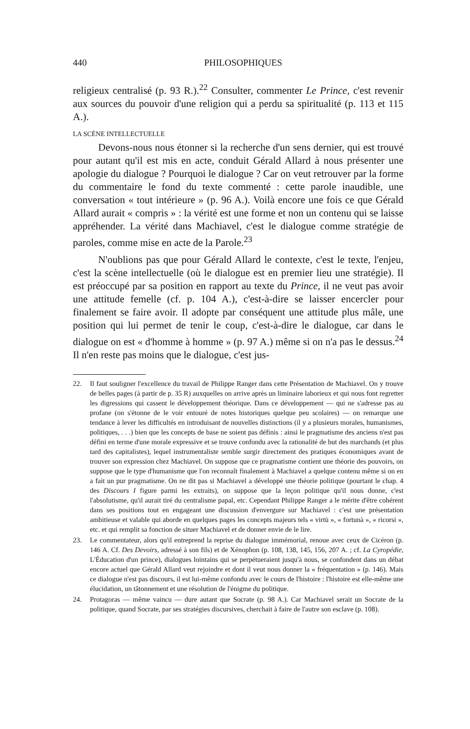440 PHILOSOPHIQUES
religieux centralisé (p. 93 R.).<sup>22</sup> Consulter, commenter Le Prince, c'est revenir aux sources du pouvoir d'une religion qui a perdu sa spiritualité (p. 113 et 115 A.).
LA SCÈNE INTELLECTUELLE
Devons-nous nous étonner si la recherche d'un sens dernier, qui est trouvé pour autant qu'il est mis en acte, conduit Gérald Allard à nous présenter une apologie du dialogue ? Pourquoi le dialogue ? Car on veut retrouver par la forme du commentaire le fond du texte commenté : cette parole inaudible, une conversation « tout intérieure » (p. 96 A.). Voilà encore une fois ce que Gérald Allard aurait « compris » : la vérité est une forme et non un contenu qui se laisse appréhender. La vérité dans Machiavel, c'est le dialogue comme stratégie de paroles, comme mise en acte de la Parole.<sup>23</sup>
N'oublions pas que pour Gérald Allard le contexte, c'est le texte, l'enjeu, c'est la scène intellectuelle (où le dialogue est en premier lieu une stratégie). Il est préoccupé par sa position en rapport au texte du Prince, il ne veut pas avoir une attitude femelle (cf. p. 104 A.), c'est-à-dire se laisser encercler pour finalement se faire avoir. Il adopte par conséquent une attitude plus mâle, une position qui lui permet de tenir le coup, c'est-à-dire le dialogue, car dans le dialogue on est « d'homme à homme » (p. 97 A.) même si on n'a pas le dessus.<sup>24</sup> Il n'en reste pas moins que le dialogue, c'est jus-
22. Il faut souligner l'excellence du travail de Philippe Ranger dans cette Présentation de Machiavel. On y trouve de belles pages (à partir de p. 35 R) auxquelles on arrive après un liminaire laborieux et qui nous font regretter les digressions qui cassent le développement théorique. Dans ce développement — qui ne s'adresse pas au profane (on s'étonne de le voir entouré de notes historiques quelque peu scolaires) — on remarque une tendance à lever les difficultés en introduisant de nouvelles distinctions (il y a plusieurs morales, humanismes, politiques, . . .) bien que les concepts de base ne soient pas définis : ainsi le pragmatisme des anciens n'est pas défini en terme d'une morale expressive et se trouve confondu avec la rationalité de but des marchands (et plus tard des capitalistes), lequel instrumentaliste semble surgir directement des pratiques économiques avant de trouver son expression chez Machiavel. On suppose que ce pragmatisme contient une théorie des pouvoirs, on suppose que le type d'humanisme que l'on reconnaît finalement à Machiavel a quelque contenu même si on en a fait un pur pragmatisme. On ne dit pas si Machiavel a développé une théorie politique (pourtant le chap. 4 des Discours I figure parmi les extraits), on suppose que la leçon politique qu'il nous donne, c'est l'absolutisme, qu'il aurait tiré du centralisme papal, etc. Cependant Philippe Ranger a le mérite d'être cohérent dans ses positions tout en engageant une discussion d'envergure sur Machiavel : c'est une présentation ambitieuse et valable qui aborde en quelques pages les concepts majeurs tels « virtù », « fortunà », « ricorsi », etc. et qui remplit sa fonction de situer Machiavel et de donner envie de le lire.
23. Le commentateur, alors qu'il entreprend la reprise du dialogue immémorial, renoue avec ceux de Cicéron (p. 146 A. Cf. Des Devoirs, adressé à son fils) et de Xénophon (p. 108, 138, 145, 156, 207 A. ; cf. La Cyropédie, L'Éducation d'un prince), dialogues lointains qui se perpétueraient jusqu'à nous, se confondent dans un débat encore actuel que Gérald Allard veut rejoindre et dont il veut nous donner la « fréquentation » (p. 146). Mais ce dialogue n'est pas discours, il est lui-même confondu avec le cours de l'histoire : l'histoire est elle-même une élucidation, un tâtonnement et une résolution de l'énigme du politique.
24. Protagoras — même vaincu — dure autant que Socrate (p. 98 A.). Car Machiavel serait un Socrate de la politique, quand Socrate, par ses stratégies discursives, cherchait à faire de l'autre son esclave (p. 108).